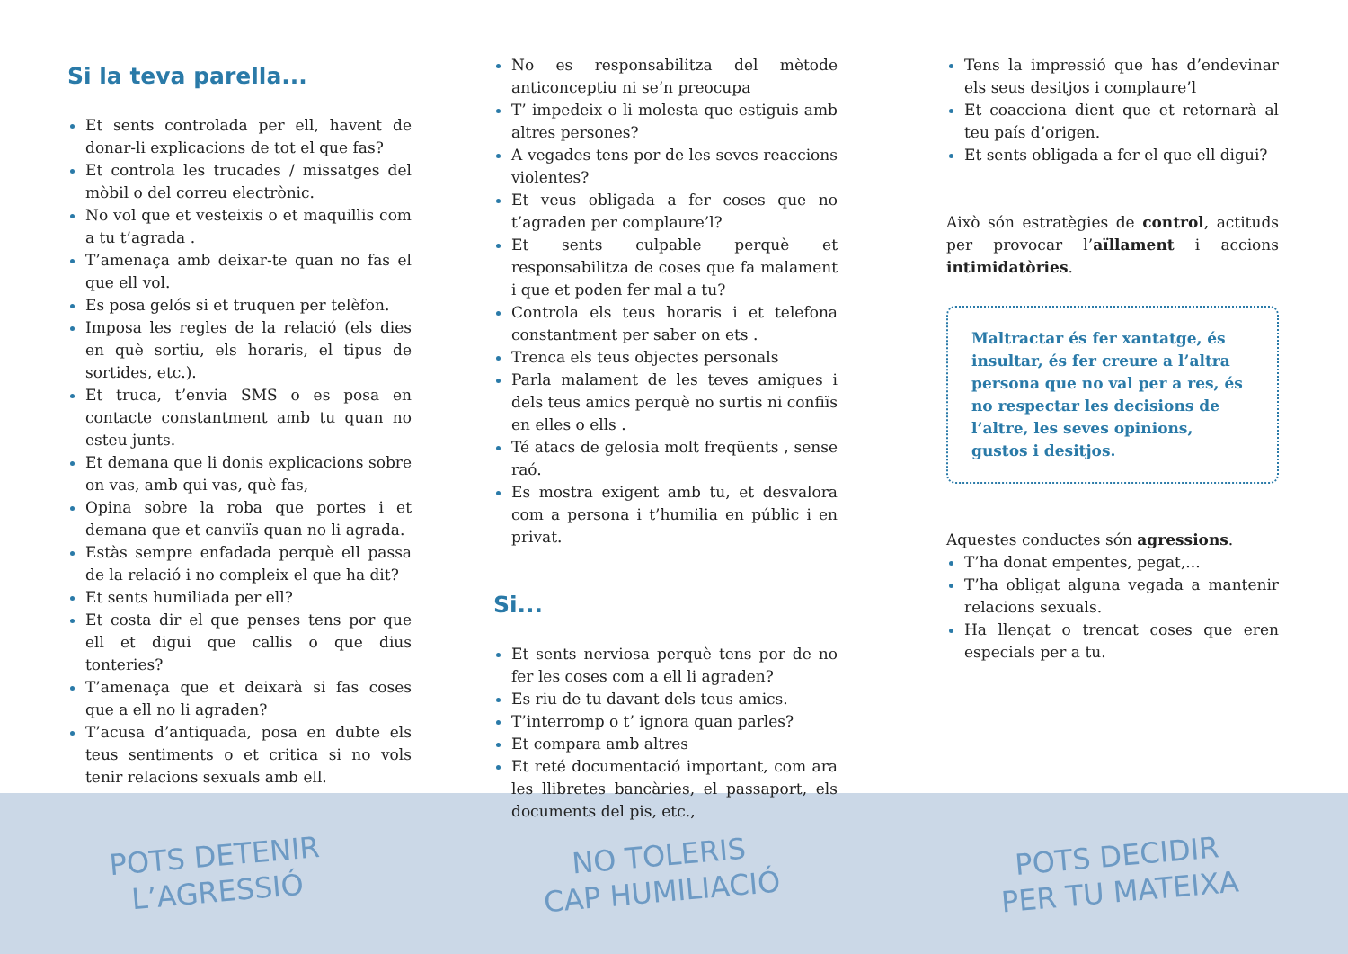Si la teva parella...
Et sents controlada per ell, havent de donar-li explicacions de tot el que fas?
Et controla les trucades / missatges del mòbil o del correu electrònic.
No vol que et vesteixis o et maquillis com a tu t’agrada .
T’amenaça amb deixar-te quan no fas el que ell vol.
Es posa gelós si et truquen per telèfon.
Imposa les regles de la relació (els dies en què sortiu, els horaris, el tipus de sortides, etc.).
Et truca, t’envia SMS o es posa en contacte constantment amb tu quan no esteu junts.
Et demana que li donis explicacions sobre on vas, amb qui vas, què fas,
Opina sobre la roba que portes i et demana que et canviïs quan no li agrada.
Estàs sempre enfadada perquè ell passa de la relació i no compleix el que ha dit?
Et sents humiliada per ell?
Et costa dir el que penses tens por que ell et digui que callis o que dius tonteries?
T’amenaça que et deixarà si fas coses que a ell no li agraden?
T’acusa d’antiquada, posa en dubte els teus sentiments o et critica si no vols tenir relacions sexuals amb ell.
No es responsabilitza del mètode anticonceptiu ni se’n preocupa
T’ impedeix o li molesta que estiguis amb altres persones?
A vegades tens por de les seves reaccions violentes?
Et veus obligada a fer coses que no t’agraden per complaure’l?
Et sents culpable perquè et responsabilitza de coses que fa malament i que et poden fer mal a tu?
Controla els teus horaris i et telefona constantment per saber on ets .
Trenca els teus objectes personals
Parla malament de les teves amigues i dels teus amics perquè no surtis ni confiïs en elles o ells .
Té atacs de gelosia molt freqüents , sense raó.
Es mostra exigent amb tu, et desvalora com a persona i t’humilia en públic i en privat.
Si...
Et sents nerviosa perquè tens por de no fer les coses com a ell li agraden?
Es riu de tu davant dels teus amics.
T’interromp o t’ ignora quan parles?
Et compara amb altres
Et reté documentació important, com ara les llibretes bancàries, el passaport, els documents del pis, etc.,
Tens la impressió que has d’endevinar els seus desitjos i complaure’l
Et coacciona dient que et retornarà al teu país d’origen.
Et sents obligada a fer el que ell digui?
Això són estratègies de control, actituds per provocar l’aïllament i accions intimidatòries.
Maltractar és fer xantatge, és insultar, és fer creure a l’altra persona que no val per a res, és no respectar les decisions de l’altre, les seves opinions, gustos i desitjos.
Aquestes conductes són agressions.
T’ha donat empentes, pegat,...
T’ha obligat alguna vegada a mantenir relacions sexuals.
Ha llençat o trencat coses que eren especials per a tu.
POTS DETENIR
L’AGRESSIÓ
NO TOLERIS
CAP HUMILIACIÓ
POTS DECIDIR
PER TU MATEIXA